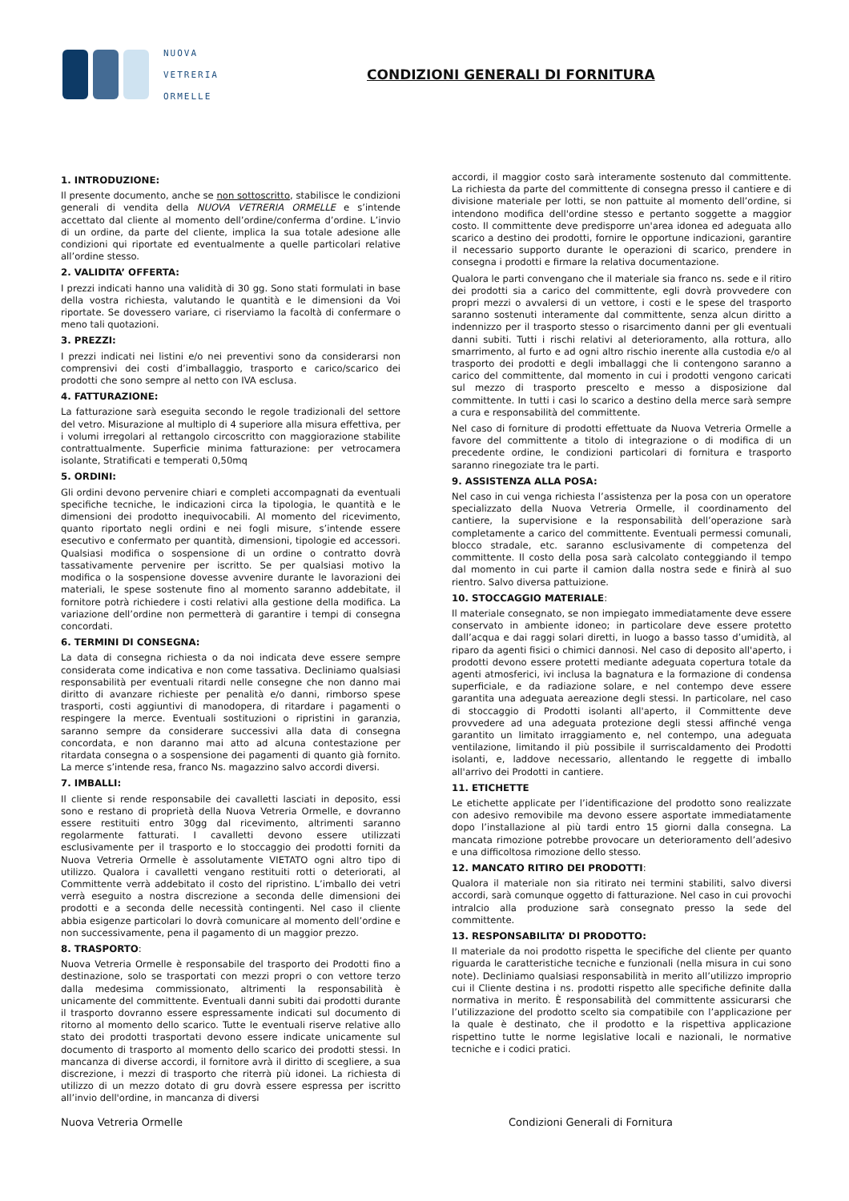NUOVA
VETRERIA
ORMELLE
CONDIZIONI GENERALI DI FORNITURA
1. INTRODUZIONE:
Il presente documento, anche se non sottoscritto, stabilisce le condizioni generali di vendita della NUOVA VETRERIA ORMELLE e s’intende accettato dal cliente al momento dell’ordine/conferma d’ordine. L’invio di un ordine, da parte del cliente, implica la sua totale adesione alle condizioni qui riportate ed eventualmente a quelle particolari relative all’ordine stesso.
2. VALIDITA’ OFFERTA:
I prezzi indicati hanno una validità di 30 gg. Sono stati formulati in base della vostra richiesta, valutando le quantità e le dimensioni da Voi riportate. Se dovessero variare, ci riserviamo la facoltà di confermare o meno tali quotazioni.
3. PREZZI:
I prezzi indicati nei listini e/o nei preventivi sono da considerarsi non comprensivi dei costi d’imballaggio, trasporto e carico/scarico dei prodotti che sono sempre al netto con IVA esclusa.
4. FATTURAZIONE:
La fatturazione sarà eseguita secondo le regole tradizionali del settore del vetro. Misurazione al multiplo di 4 superiore alla misura effettiva, per i volumi irregolari al rettangolo circoscritto con maggiorazione stabilite contrattualmente. Superficie minima fatturazione: per vetrocamera isolante, Stratificati e temperati 0,50mq
5. ORDINI:
Gli ordini devono pervenire chiari e completi accompagnati da eventuali specifiche tecniche, le indicazioni circa la tipologia, le quantità e le dimensioni dei prodotto inequivocabili. Al momento del ricevimento, quanto riportato negli ordini e nei fogli misure, s’intende essere esecutivo e confermato per quantità, dimensioni, tipologie ed accessori. Qualsiasi modifica o sospensione di un ordine o contratto dovrà tassativamente pervenire per iscritto. Se per qualsiasi motivo la modifica o la sospensione dovesse avvenire durante le lavorazioni dei materiali, le spese sostenute fino al momento saranno addebitate, il fornitore potrà richiedere i costi relativi alla gestione della modifica. La variazione dell’ordine non permetterà di garantire i tempi di consegna concordati.
6. TERMINI DI CONSEGNA:
La data di consegna richiesta o da noi indicata deve essere sempre considerata come indicativa e non come tassativa. Decliniamo qualsiasi responsabilità per eventuali ritardi nelle consegne che non danno mai diritto di avanzare richieste per penalità e/o danni, rimborso spese trasporti, costi aggiuntivi di manodopera, di ritardare i pagamenti o respingere la merce. Eventuali sostituzioni o ripristini in garanzia, saranno sempre da considerare successivi alla data di consegna concordata, e non daranno mai atto ad alcuna contestazione per ritardata consegna o a sospensione dei pagamenti di quanto già fornito. La merce s’intende resa, franco Ns. magazzino salvo accordi diversi.
7. IMBALLI:
Il cliente si rende responsabile dei cavalletti lasciati in deposito, essi sono e restano di proprietà della Nuova Vetreria Ormelle, e dovranno essere restituiti entro 30gg dal ricevimento, altrimenti saranno regolarmente fatturati. I cavalletti devono essere utilizzati esclusivamente per il trasporto e lo stoccaggio dei prodotti forniti da Nuova Vetreria Ormelle è assolutamente VIETATO ogni altro tipo di utilizzo. Qualora i cavalletti vengano restituiti rotti o deteriorati, al Committente verrà addebitato il costo del ripristino. L’imballo dei vetri verrà eseguito a nostra discrezione a seconda delle dimensioni dei prodotti e a seconda delle necessità contingenti. Nel caso il cliente abbia esigenze particolari lo dovrà comunicare al momento dell’ordine e non successivamente, pena il pagamento di un maggior prezzo.
8. TRASPORTO:
Nuova Vetreria Ormelle è responsabile del trasporto dei Prodotti fino a destinazione, solo se trasportati con mezzi propri o con vettore terzo dalla medesima commissionato, altrimenti la responsabilità è unicamente del committente. Eventuali danni subiti dai prodotti durante il trasporto dovranno essere espressamente indicati sul documento di ritorno al momento dello scarico. Tutte le eventuali riserve relative allo stato dei prodotti trasportati devono essere indicate unicamente sul documento di trasporto al momento dello scarico dei prodotti stessi. In mancanza di diverse accordi, il fornitore avrà il diritto di scegliere, a sua discrezione, i mezzi di trasporto che riterrà più idonei. La richiesta di utilizzo di un mezzo dotato di gru dovrà essere espressa per iscritto all’invio dell'ordine, in mancanza di diversi
accordi, il maggior costo sarà interamente sostenuto dal committente. La richiesta da parte del committente di consegna presso il cantiere e di divisione materiale per lotti, se non pattuite al momento dell’ordine, si intendono modifica dell'ordine stesso e pertanto soggette a maggior costo. Il committente deve predisporre un'area idonea ed adeguata allo scarico a destino dei prodotti, fornire le opportune indicazioni, garantire il necessario supporto durante le operazioni di scarico, prendere in consegna i prodotti e firmare la relativa documentazione.
Qualora le parti convengano che il materiale sia franco ns. sede e il ritiro dei prodotti sia a carico del committente, egli dovrà provvedere con propri mezzi o avvalersi di un vettore, i costi e le spese del trasporto saranno sostenuti interamente dal committente, senza alcun diritto a indennizzo per il trasporto stesso o risarcimento danni per gli eventuali danni subiti. Tutti i rischi relativi al deterioramento, alla rottura, allo smarrimento, al furto e ad ogni altro rischio inerente alla custodia e/o al trasporto dei prodotti e degli imballaggi che li contengono saranno a carico del committente, dal momento in cui i prodotti vengono caricati sul mezzo di trasporto prescelto e messo a disposizione dal committente. In tutti i casi lo scarico a destino della merce sarà sempre a cura e responsabilità del committente.
Nel caso di forniture di prodotti effettuate da Nuova Vetreria Ormelle a favore del committente a titolo di integrazione o di modifica di un precedente ordine, le condizioni particolari di fornitura e trasporto saranno rinegoziate tra le parti.
9. ASSISTENZA ALLA POSA:
Nel caso in cui venga richiesta l’assistenza per la posa con un operatore specializzato della Nuova Vetreria Ormelle, il coordinamento del cantiere, la supervisione e la responsabilità dell’operazione sarà completamente a carico del committente. Eventuali permessi comunali, blocco stradale, etc. saranno esclusivamente di competenza del committente. Il costo della posa sarà calcolato conteggiando il tempo dal momento in cui parte il camion dalla nostra sede e finirà al suo rientro. Salvo diversa pattuizione.
10. STOCCAGGIO MATERIALE:
Il materiale consegnato, se non impiegato immediatamente deve essere conservato in ambiente idoneo; in particolare deve essere protetto dall’acqua e dai raggi solari diretti, in luogo a basso tasso d’umidità, al riparo da agenti fisici o chimici dannosi. Nel caso di deposito all'aperto, i prodotti devono essere protetti mediante adeguata copertura totale da agenti atmosferici, ivi inclusa la bagnatura e la formazione di condensa superficiale, e da radiazione solare, e nel contempo deve essere garantita una adeguata aereazione degli stessi. In particolare, nel caso di stoccaggio di Prodotti isolanti all'aperto, il Committente deve provvedere ad una adeguata protezione degli stessi affinché venga garantito un limitato irraggiamento e, nel contempo, una adeguata ventilazione, limitando il più possibile il surriscaldamento dei Prodotti isolanti, e, laddove necessario, allentando le reggette di imballo all'arrivo dei Prodotti in cantiere.
11. ETICHETTE
Le etichette applicate per l’identificazione del prodotto sono realizzate con adesivo removibile ma devono essere asportate immediatamente dopo l’installazione al più tardi entro 15 giorni dalla consegna. La mancata rimozione potrebbe provocare un deterioramento dell’adesivo e una difficoltosa rimozione dello stesso.
12. MANCATO RITIRO DEI PRODOTTI:
Qualora il materiale non sia ritirato nei termini stabiliti, salvo diversi accordi, sarà comunque oggetto di fatturazione. Nel caso in cui provochi intralcio alla produzione sarà consegnato presso la sede del committente.
13. RESPONSABILITA’ DI PRODOTTO:
Il materiale da noi prodotto rispetta le specifiche del cliente per quanto riguarda le caratteristiche tecniche e funzionali (nella misura in cui sono note). Decliniamo qualsiasi responsabilità in merito all’utilizzo improprio cui il Cliente destina i ns. prodotti rispetto alle specifiche definite dalla normativa in merito. È responsabilità del committente assicurarsi che l’utilizzazione del prodotto scelto sia compatibile con l’applicazione per la quale è destinato, che il prodotto e la rispettiva applicazione rispettino tutte le norme legislative locali e nazionali, le normative tecniche e i codici pratici.
Nuova Vetreria Ormelle Condizioni Generali di Fornitura